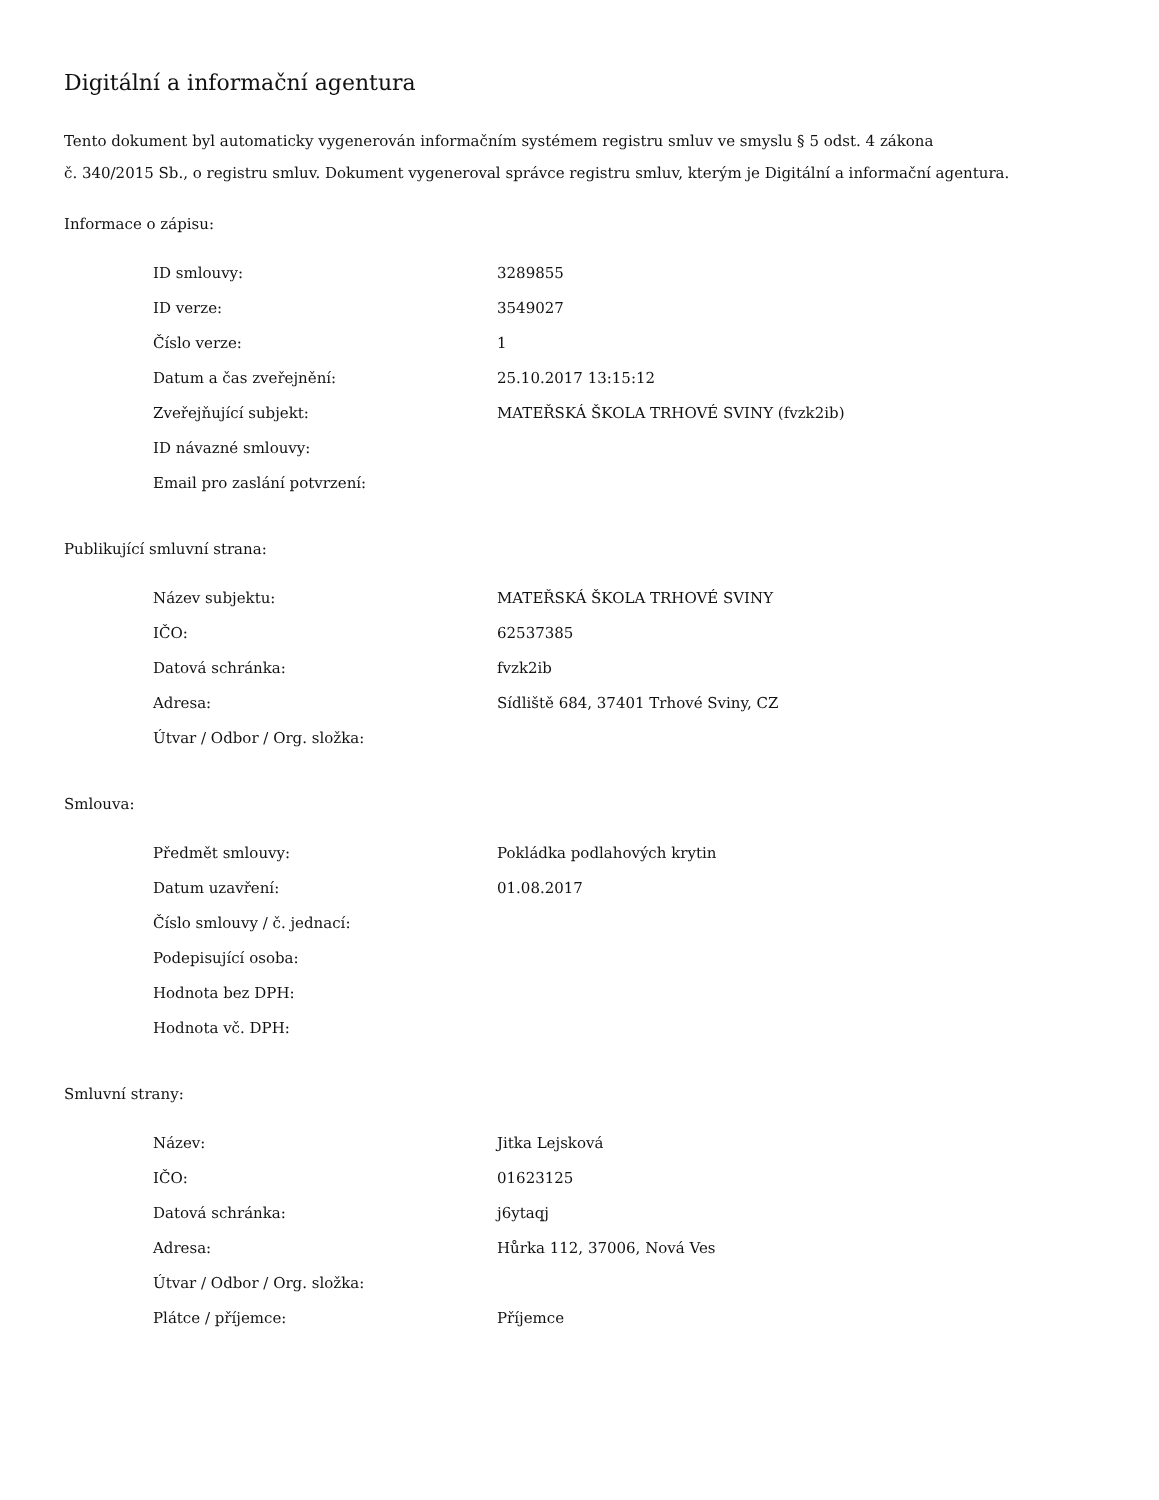Digitální a informační agentura
Tento dokument byl automaticky vygenerován informačním systémem registru smluv ve smyslu § 5 odst. 4 zákona
č. 340/2015 Sb., o registru smluv. Dokument vygeneroval správce registru smluv, kterým je Digitální a informační agentura.
Informace o zápisu:
| ID smlouvy: | 3289855 |
| ID verze: | 3549027 |
| Číslo verze: | 1 |
| Datum a čas zveřejnění: | 25.10.2017 13:15:12 |
| Zveřejňující subjekt: | MATEŘSKÁ ŠKOLA TRHOVÉ SVINY (fvzk2ib) |
| ID návazné smlouvy: | |
| Email pro zaslání potvrzení: | |
Publikující smluvní strana:
| Název subjektu: | MATEŘSKÁ ŠKOLA TRHOVÉ SVINY |
| IČO: | 62537385 |
| Datová schránka: | fvzk2ib |
| Adresa: | Sídliště 684, 37401 Trhové Sviny, CZ |
| Útvar / Odbor / Org. složka: | |
Smlouva:
| Předmět smlouvy: | Pokládka podlahových krytin |
| Datum uzavření: | 01.08.2017 |
| Číslo smlouvy / č. jednací: | |
| Podepisující osoba: | |
| Hodnota bez DPH: | |
| Hodnota vč. DPH: | |
Smluvní strany:
| Název: | Jitka Lejsková |
| IČO: | 01623125 |
| Datová schránka: | j6ytaqj |
| Adresa: | Hůrka 112, 37006, Nová Ves |
| Útvar / Odbor / Org. složka: | |
| Plátce / příjemce: | Příjemce |